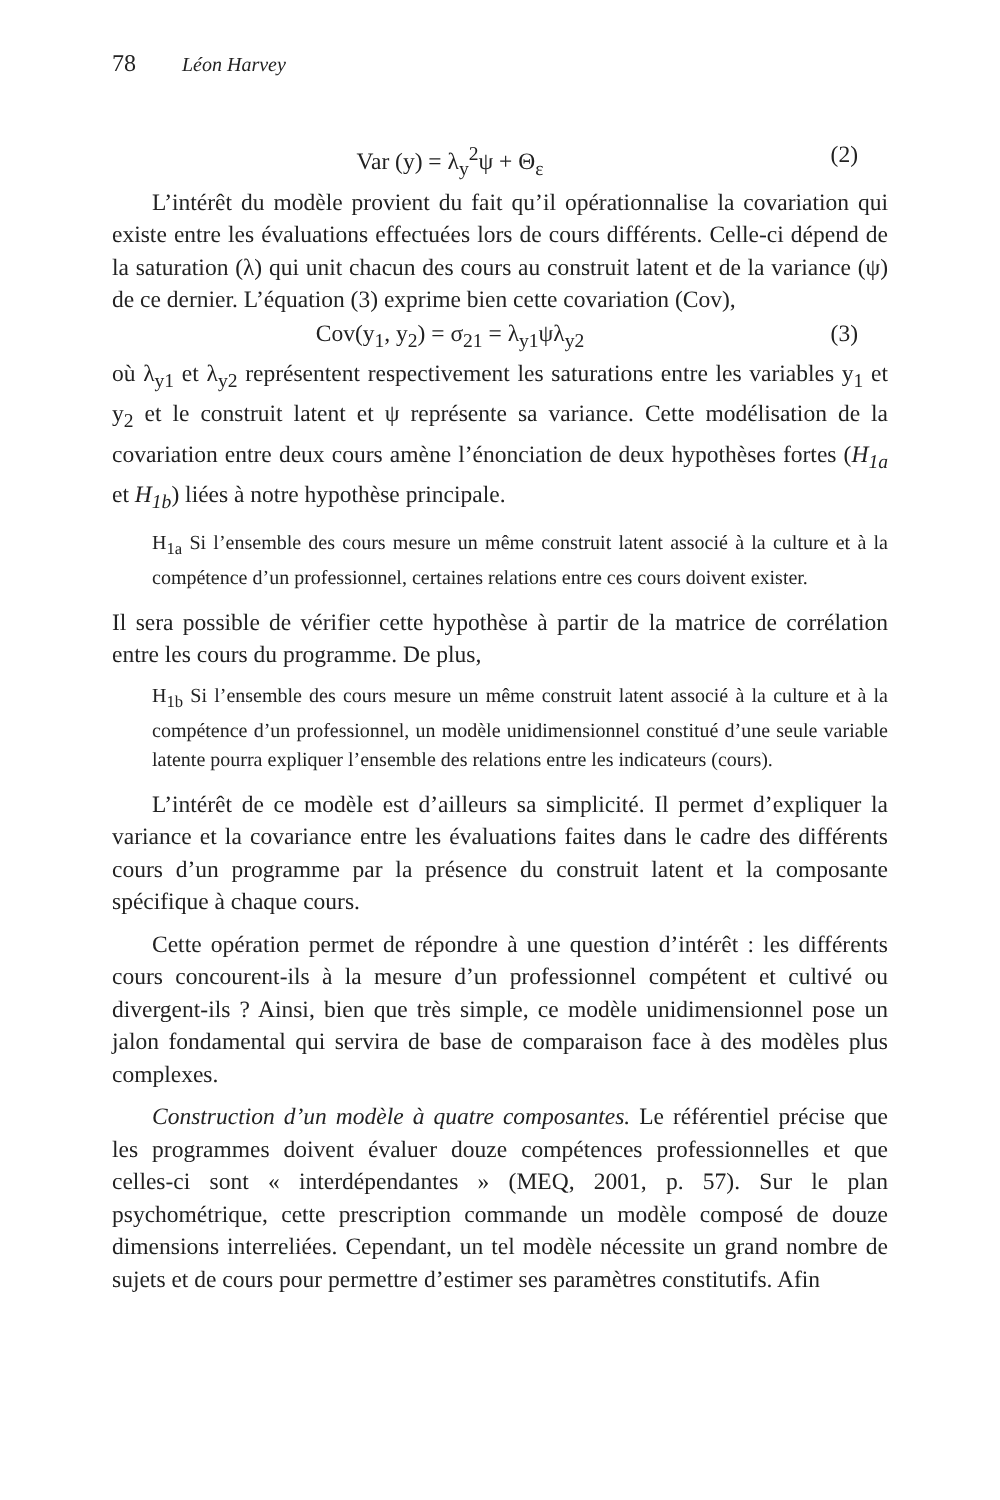78 Léon Harvey
Var (y) = λ<sub>y</sub><sup>2</sup>ψ + Θ<sub>ε</sub> (2)
L’intérêt du modèle provient du fait qu’il opérationnalise la covariation qui existe entre les évaluations effectuées lors de cours différents. Celle-ci dépend de la saturation (λ) qui unit chacun des cours au construit latent et de la variance (ψ) de ce dernier. L’équation (3) exprime bien cette covariation (Cov),
Cov(y<sub>1</sub>, y<sub>2</sub>) = σ<sub>21</sub> = λ<sub>y1</sub>ψλ<sub>y2</sub> (3)
où λ<sub>y1</sub> et λ<sub>y2</sub> représentent respectivement les saturations entre les variables y<sub>1</sub> et y<sub>2</sub> et le construit latent et ψ représente sa variance. Cette modélisation de la covariation entre deux cours amène l’énonciation de deux hypothèses fortes (H<sub>1a</sub> et H<sub>1b</sub>) liées à notre hypothèse principale.
H<sub>1a</sub> Si l’ensemble des cours mesure un même construit latent associé à la culture et à la compétence d’un professionnel, certaines relations entre ces cours doivent exister.
Il sera possible de vérifier cette hypothèse à partir de la matrice de corrélation entre les cours du programme. De plus,
H<sub>1b</sub> Si l’ensemble des cours mesure un même construit latent associé à la culture et à la compétence d’un professionnel, un modèle unidimensionnel constitué d’une seule variable latente pourra expliquer l’ensemble des relations entre les indicateurs (cours).
L’intérêt de ce modèle est d’ailleurs sa simplicité. Il permet d’expliquer la variance et la covariance entre les évaluations faites dans le cadre des différents cours d’un programme par la présence du construit latent et la composante spécifique à chaque cours.
Cette opération permet de répondre à une question d’intérêt : les différents cours concourent-ils à la mesure d’un professionnel compétent et cultivé ou divergent-ils ? Ainsi, bien que très simple, ce modèle unidimensionnel pose un jalon fondamental qui servira de base de comparaison face à des modèles plus complexes.
Construction d’un modèle à quatre composantes. Le référentiel précise que les programmes doivent évaluer douze compétences professionnelles et que celles-ci sont « interdépendantes » (MEQ, 2001, p. 57). Sur le plan psychométrique, cette prescription commande un modèle composé de douze dimensions interreliées. Cependant, un tel modèle nécessite un grand nombre de sujets et de cours pour permettre d’estimer ses paramètres constitutifs. Afin